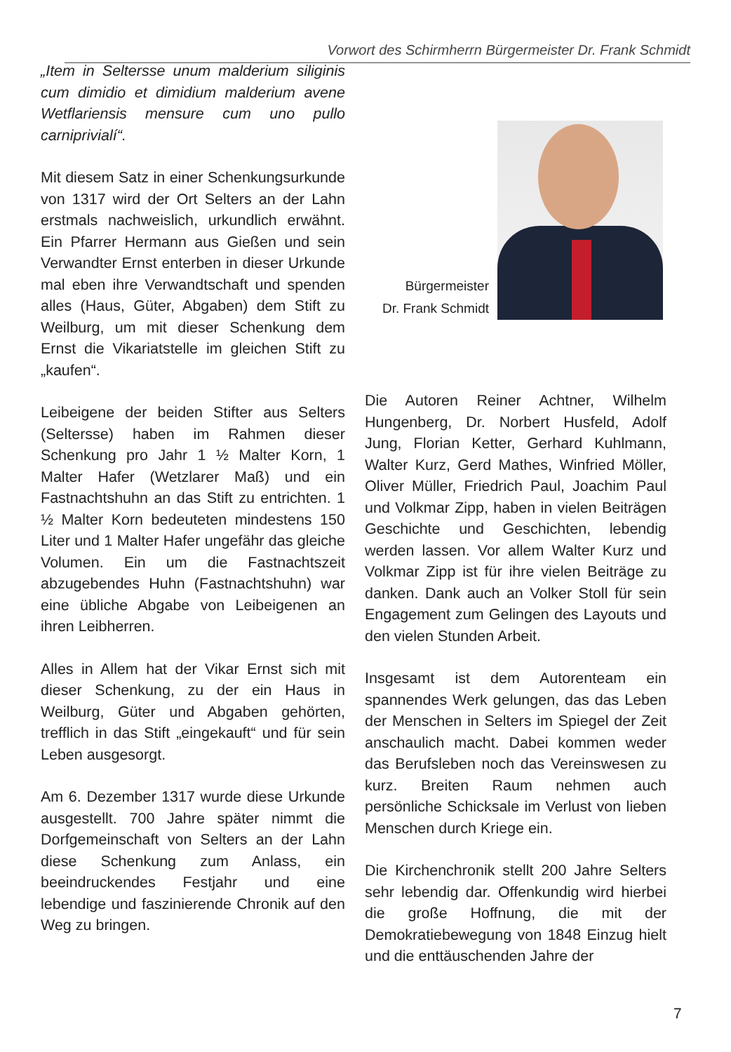Vorwort des Schirmherrn Bürgermeister Dr. Frank Schmidt
„Item in Seltersse unum malderium siliginis cum dimidio et dimidium malderium avene Wetflariensis mensure cum uno pullo carniprivialí“.
Mit diesem Satz in einer Schenkungsurkunde von 1317 wird der Ort Selters an der Lahn erstmals nachweislich, urkundlich erwähnt. Ein Pfarrer Hermann aus Gießen und sein Verwandter Ernst enterben in dieser Urkunde mal eben ihre Verwandtschaft und spenden alles (Haus, Güter, Abgaben) dem Stift zu Weilburg, um mit dieser Schenkung dem Ernst die Vikariatstelle im gleichen Stift zu „kaufen“.
Leibeigene der beiden Stifter aus Selters (Seltersse) haben im Rahmen dieser Schenkung pro Jahr 1 ½ Malter Korn, 1 Malter Hafer (Wetzlarer Maß) und ein Fastnachtshuhn an das Stift zu entrichten. 1 ½ Malter Korn bedeuteten mindestens 150 Liter und 1 Malter Hafer ungefähr das gleiche Volumen. Ein um die Fastnachtszeit abzugebendes Huhn (Fastnachtshuhn) war eine übliche Abgabe von Leibeigenen an ihren Leibherren.
Alles in Allem hat der Vikar Ernst sich mit dieser Schenkung, zu der ein Haus in Weilburg, Güter und Abgaben gehörten, trefflich in das Stift „eingekauft“ und für sein Leben ausgesorgt.
Am 6. Dezember 1317 wurde diese Urkunde ausgestellt. 700 Jahre später nimmt die Dorfgemeinschaft von Selters an der Lahn diese Schenkung zum Anlass, ein beeindruckendes Festjahr und eine lebendige und faszinierende Chronik auf den Weg zu bringen.
Bürgermeister
Dr. Frank Schmidt
Die Autoren Reiner Achtner, Wilhelm Hungenberg, Dr. Norbert Husfeld, Adolf Jung, Florian Ketter, Gerhard Kuhlmann, Walter Kurz, Gerd Mathes, Winfried Möller, Oliver Müller, Friedrich Paul, Joachim Paul und Volkmar Zipp, haben in vielen Beiträgen Geschichte und Geschichten, lebendig werden lassen. Vor allem Walter Kurz und Volkmar Zipp ist für ihre vielen Beiträge zu danken. Dank auch an Volker Stoll für sein Engagement zum Gelingen des Layouts und den vielen Stunden Arbeit.
Insgesamt ist dem Autorenteam ein spannendes Werk gelungen, das das Leben der Menschen in Selters im Spiegel der Zeit anschaulich macht. Dabei kommen weder das Berufsleben noch das Vereinswesen zu kurz. Breiten Raum nehmen auch persönliche Schicksale im Verlust von lieben Menschen durch Kriege ein.
Die Kirchenchronik stellt 200 Jahre Selters sehr lebendig dar. Offenkundig wird hierbei die große Hoffnung, die mit der Demokratiebewegung von 1848 Einzug hielt und die enttäuschenden Jahre der
7